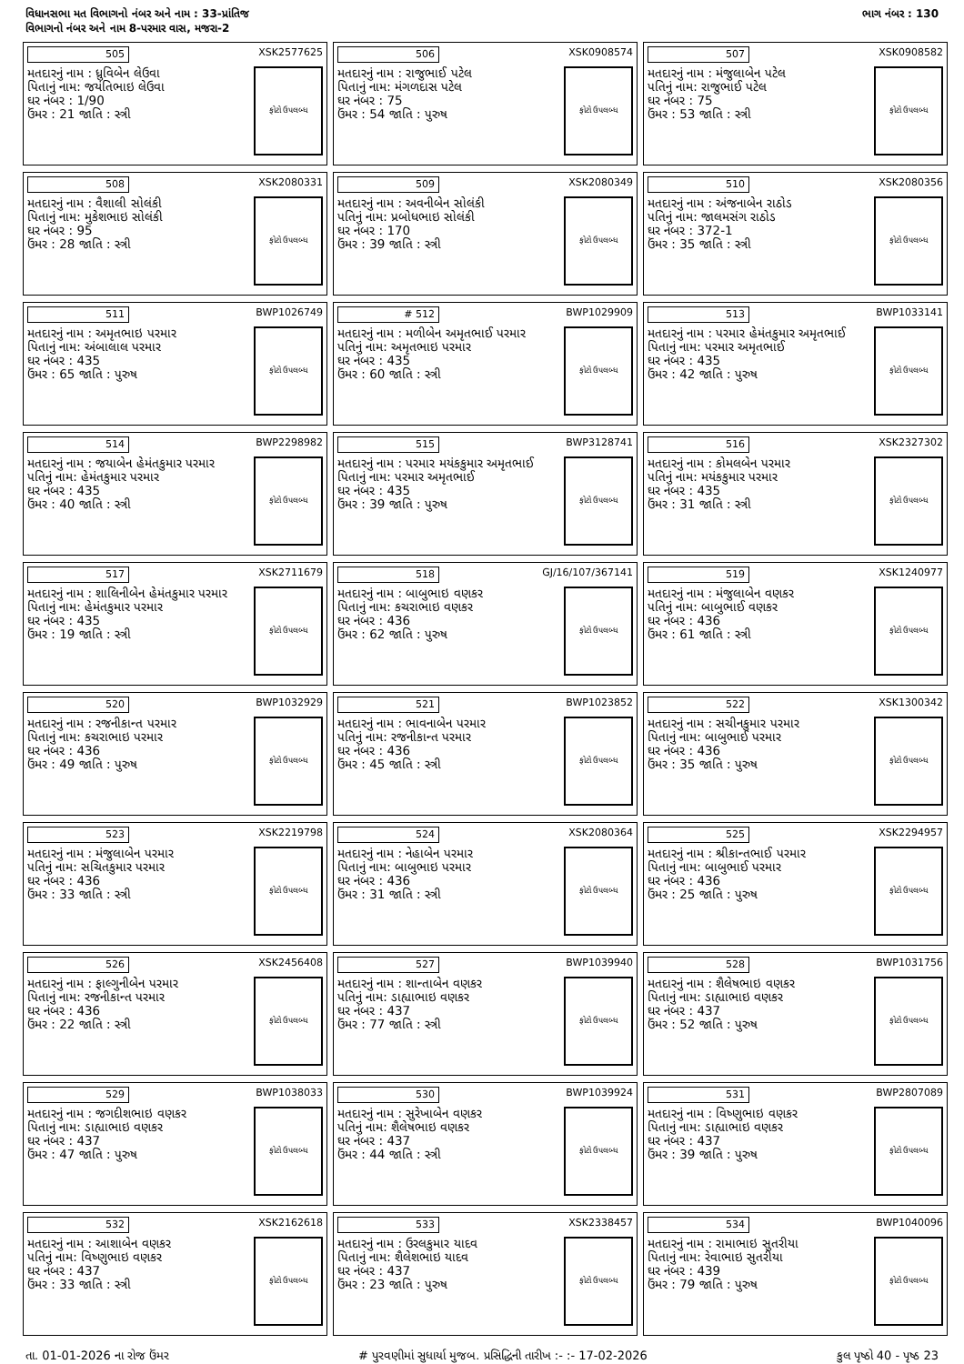વિધાનસભા મત વિભાગનો નંબર અને નામ : 33-પ્રાંતિજ
વિભાગનો નંબર અને નામ 8-પરમાર વાસ, મજરા-2
ભાગ નંબર : 130
505 XSK2577625
મતદારનું નામ : ધ્રુવિબેન લેઉવા
પિતાનું નામ: જયંતિભાઇ લેઉવા
ઘર નંબર : 1/90
ઉંમર : 21 જાતિ : સ્ત્રી
ફોટો ઉપલબ્ધ
506 XSK0908574
મતદારનું નામ : રાજુભાઈ પટેલ
પિતાનું નામ: મંગળદાસ પટેલ
ઘર નંબર : 75
ઉંમર : 54 જાતિ : પુરુષ
ફોટો ઉપલબ્ધ
507 XSK0908582
મતદારનું નામ : મંજુલાબેન પટેલ
પતિનું નામ: રાજુભાઈ પટેલ
ઘર નંબર : 75
ઉંમર : 53 જાતિ : સ્ત્રી
ફોટો ઉપલબ્ધ
508 XSK2080331
મતદારનું નામ : વૈશાલી સોલંકી
પિતાનું નામ: મુકેશભાઇ સોલંકી
ઘર નંબર : 95
ઉંમર : 28 જાતિ : સ્ત્રી
ફોટો ઉપલબ્ધ
509 XSK2080349
મતદારનું નામ : અવનીબેન સોલંકી
પતિનું નામ: પ્રબોધભાઇ સોલંકી
ઘર નંબર : 170
ઉંમર : 39 જાતિ : સ્ત્રી
ફોટો ઉપલબ્ધ
510 XSK2080356
મતદારનું નામ : અંજનાબેન રાઠોડ
પતિનું નામ: જાલમસંગ રાઠોડ
ઘર નંબર : 372-1
ઉંમર : 35 જાતિ : સ્ત્રી
ફોટો ઉપલબ્ધ
511 BWP1026749
મતદારનું નામ : અમૃતભાઇ પરમાર
પિતાનું નામ: અંબાલાલ પરમાર
ઘર નંબર : 435
ઉંમર : 65 જાતિ : પુરુષ
ફોટો ઉપલબ્ધ
# 512 BWP1029909
મતદારનું નામ : મળીબેન અમૃતભાઈ પરમાર
પતિનું નામ: અમૃતભાઇ પરમાર
ઘર નંબર : 435
ઉંમર : 60 જાતિ : સ્ત્રી
ફોટો ઉપલબ્ધ
513 BWP1033141
મતદારનું નામ : પરમાર હેમંતકુમાર અમૃતભાઈ
પિતાનું નામ: પરમાર અમૃતભાઈ
ઘર નંબર : 435
ઉંમર : 42 જાતિ : પુરુષ
ફોટો ઉપલબ્ધ
514 BWP2298982
મતદારનું નામ : જયાબેન હેમંતકુમાર પરમાર
પતિનું નામ: હેમંતકુમાર પરમાર
ઘર નંબર : 435
ઉંમર : 40 જાતિ : સ્ત્રી
ફોટો ઉપલબ્ધ
515 BWP3128741
મતદારનું નામ : પરમાર મયંકકુમાર અમૃતભાઈ
પિતાનું નામ: પરમાર અમૃતભાઈ
ઘર નંબર : 435
ઉંમર : 39 જાતિ : પુરુષ
ફોટો ઉપલબ્ધ
516 XSK2327302
મતદારનું નામ : કોમલબેન પરમાર
પતિનું નામ: મયંકકુમાર પરમાર
ઘર નંબર : 435
ઉંમર : 31 જાતિ : સ્ત્રી
ફોટો ઉપલબ્ધ
517 XSK2711679
મતદારનું નામ : શાલિનીબેન હેમંતકુમાર પરમાર
પિતાનું નામ: હેમંતકુમાર પરમાર
ઘર નંબર : 435
ઉંમર : 19 જાતિ : સ્ત્રી
ફોટો ઉપલબ્ધ
518 GJ/16/107/367141
મતદારનું નામ : બાબુભાઇ વણકર
પિતાનું નામ: કચરાભાઇ વણકર
ઘર નંબર : 436
ઉંમર : 62 જાતિ : પુરુષ
ફોટો ઉપલબ્ધ
519 XSK1240977
મતદારનું નામ : મંજુલાબેન વણકર
પતિનું નામ: બાબુભાઈ વણકર
ઘર નંબર : 436
ઉંમર : 61 જાતિ : સ્ત્રી
ફોટો ઉપલબ્ધ
520 BWP1032929
મતદારનું નામ : રજનીકાન્ત પરમાર
પિતાનું નામ: કચરાભાઇ પરમાર
ઘર નંબર : 436
ઉંમર : 49 જાતિ : પુરુષ
ફોટો ઉપલબ્ધ
521 BWP1023852
મતદારનું નામ : ભાવનાબેન પરમાર
પતિનું નામ: રજનીકાન્ત પરમાર
ઘર નંબર : 436
ઉંમર : 45 જાતિ : સ્ત્રી
ફોટો ઉપલબ્ધ
522 XSK1300342
મતદારનું નામ : સચીનકુમાર પરમાર
પિતાનું નામ: બાબુભાઈ પરમાર
ઘર નંબર : 436
ઉંમર : 35 જાતિ : પુરુષ
ફોટો ઉપલબ્ધ
523 XSK2219798
મતદારનું નામ : મંજુલાબેન પરમાર
પતિનું નામ: સચિતકુમાર પરમાર
ઘર નંબર : 436
ઉંમર : 33 જાતિ : સ્ત્રી
ફોટો ઉપલબ્ધ
524 XSK2080364
મતદારનું નામ : નેહાબેન પરમાર
પિતાનું નામ: બાબુભાઇ પરમાર
ઘર નંબર : 436
ઉંમર : 31 જાતિ : સ્ત્રી
ફોટો ઉપલબ્ધ
525 XSK2294957
મતદારનું નામ : શ્રીકાન્તભાઈ પરમાર
પિતાનું નામ: બાબુભાઈ પરમાર
ઘર નંબર : 436
ઉંમર : 25 જાતિ : પુરુષ
ફોટો ઉપલબ્ધ
526 XSK2456408
મતદારનું નામ : ફાલ્ગુનીબેન પરમાર
પિતાનું નામ: રજનીકાન્ત પરમાર
ઘર નંબર : 436
ઉંમર : 22 જાતિ : સ્ત્રી
ફોટો ઉપલબ્ધ
527 BWP1039940
મતદારનું નામ : શાન્તાબેન વણકર
પતિનું નામ: ડાહ્યાભાઇ વણકર
ઘર નંબર : 437
ઉંમર : 77 જાતિ : સ્ત્રી
ફોટો ઉપલબ્ધ
528 BWP1031756
મતદારનું નામ : શૈલેષભાઇ વણકર
પિતાનું નામ: ડાહ્યાભાઇ વણકર
ઘર નંબર : 437
ઉંમર : 52 જાતિ : પુરુષ
ફોટો ઉપલબ્ધ
529 BWP1038033
મતદારનું નામ : જગદીશભાઇ વણકર
પિતાનું નામ: ડાહ્યાભાઇ વણકર
ઘર નંબર : 437
ઉંમર : 47 જાતિ : પુરુષ
ફોટો ઉપલબ્ધ
530 BWP1039924
મતદારનું નામ : સુરેખાબેન વણકર
પતિનું નામ: શૈલેષભાઇ વણકર
ઘર નંબર : 437
ઉંમર : 44 જાતિ : સ્ત્રી
ફોટો ઉપલબ્ધ
531 BWP2807089
મતદારનું નામ : વિષ્ણુભાઇ વણકર
પિતાનું નામ: ડાહ્યાભાઇ વણકર
ઘર નંબર : 437
ઉંમર : 39 જાતિ : પુરુષ
ફોટો ઉપલબ્ધ
532 XSK2162618
મતદારનું નામ : આશાબેન વણકર
પતિનું નામ: વિષ્ણુભાઇ વણકર
ઘર નંબર : 437
ઉંમર : 33 જાતિ : સ્ત્રી
ફોટો ઉપલબ્ધ
533 XSK2338457
મતદારનું નામ : ઉરલકુમાર યાદવ
પિતાનું નામ: શૈલેશભાઇ યાદવ
ઘર નંબર : 437
ઉંમર : 23 જાતિ : પુરુષ
ફોટો ઉપલબ્ધ
534 BWP1040096
મતદારનું નામ : રામાભાઇ સુતરીયા
પિતાનું નામ: રેવાભાઇ સુતરીયા
ઘર નંબર : 439
ઉંમર : 79 જાતિ : પુરુષ
ફોટો ઉપલબ્ધ
તા. 01-01-2026 ના રોજ ઉંમર # પુરવણીમાં સુધાર્યા મુજબ. પ્રસિદ્ધિની તારીખ :- :- 17-02-2026 કુલ પૃષ્ઠો 40 - પૃષ્ઠ 23